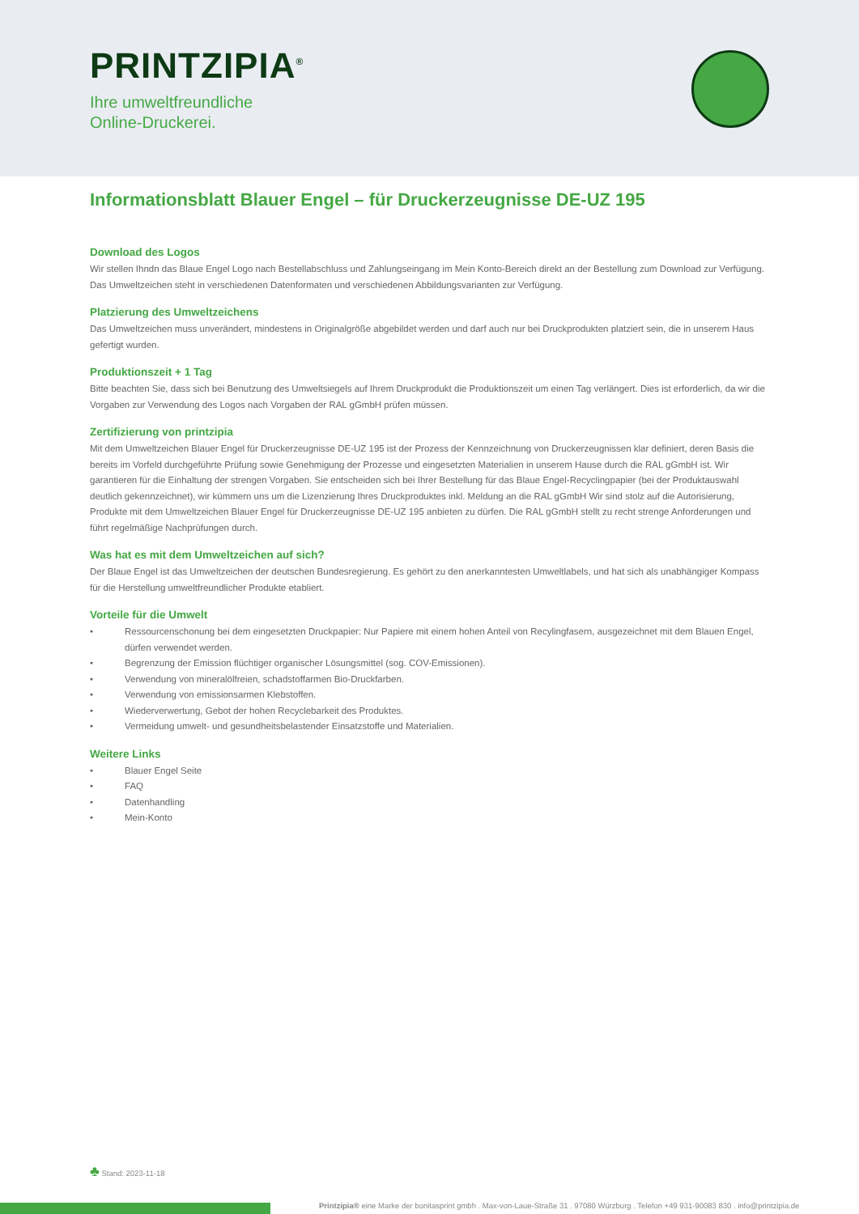PRINTZIPIA<sup>®</sup>
Ihre umweltfreundliche
Online-Druckerei.
Informationsblatt Blauer Engel – für Druckerzeugnisse DE-UZ 195
Download des Logos
Wir stellen Ihndn das Blaue Engel Logo nach Bestellabschluss und Zahlungseingang im Mein Konto-Bereich direkt an der Bestellung zum Download zur Verfügung. Das Umweltzeichen steht in verschiedenen Datenformaten und verschiedenen Abbildungsvarianten zur Verfügung.
Platzierung des Umweltzeichens
Das Umweltzeichen muss unverändert, mindestens in Originalgröße abgebildet werden und darf auch nur bei Druckprodukten platziert sein, die in unserem Haus gefertigt wurden.
Produktionszeit + 1 Tag
Bitte beachten Sie, dass sich bei Benutzung des Umweltsiegels auf Ihrem Druckprodukt die Produktionszeit um einen Tag verlängert. Dies ist erforderlich, da wir die Vorgaben zur Verwendung des Logos nach Vorgaben der RAL gGmbH prüfen müssen.
Zertifizierung von printzipia
Mit dem Umweltzeichen Blauer Engel für Druckerzeugnisse DE-UZ 195 ist der Prozess der Kennzeichnung von Druckerzeugnissen klar definiert, deren Basis die bereits im Vorfeld durchgeführte Prüfung sowie Genehmigung der Prozesse und eingesetzten Materialien in unserem Hause durch die RAL gGmbH ist. Wir garantieren für die Einhaltung der strengen Vorgaben. Sie entscheiden sich bei Ihrer Bestellung für das Blaue Engel-Recyclingpapier (bei der Produktauswahl deutlich gekennzeichnet), wir kümmern uns um die Lizenzierung Ihres Druckproduktes inkl. Meldung an die RAL gGmbH Wir sind stolz auf die Autorisierung, Produkte mit dem Umweltzeichen Blauer Engel für Druckerzeugnisse DE-UZ 195 anbieten zu dürfen. Die RAL gGmbH stellt zu recht strenge Anforderungen und führt regelmäßige Nachprüfungen durch.
Was hat es mit dem Umweltzeichen auf sich?
Der Blaue Engel ist das Umweltzeichen der deutschen Bundesregierung. Es gehört zu den anerkanntesten Umweltlabels, und hat sich als unabhängiger Kompass für die Herstellung umweltfreundlicher Produkte etabliert.
Vorteile für die Umwelt
• Ressourcenschonung bei dem eingesetzten Druckpapier: Nur Papiere mit einem hohen Anteil von Recylingfasern, ausgezeichnet mit dem Blauen Engel, dürfen verwendet werden.
• Begrenzung der Emission flüchtiger organischer Lösungsmittel (sog. COV-Emissionen).
• Verwendung von mineralölfreien, schadstoffarmen Bio-Druckfarben.
• Verwendung von emissionsarmen Klebstoffen.
• Wiederverwertung, Gebot der hohen Recyclebarkeit des Produktes.
• Vermeidung umwelt- und gesundheitsbelastender Einsatzstoffe und Materialien.
Weitere Links
• Blauer Engel Seite
• FAQ
• Datenhandling
• Mein-Konto
♣ Stand: 2023-11-18
Printzipia® eine Marke der bonitasprint gmbh . Max-von-Laue-Straße 31 . 97080 Würzburg . Telefon +49 931-90083 830 . info@printzipia.de